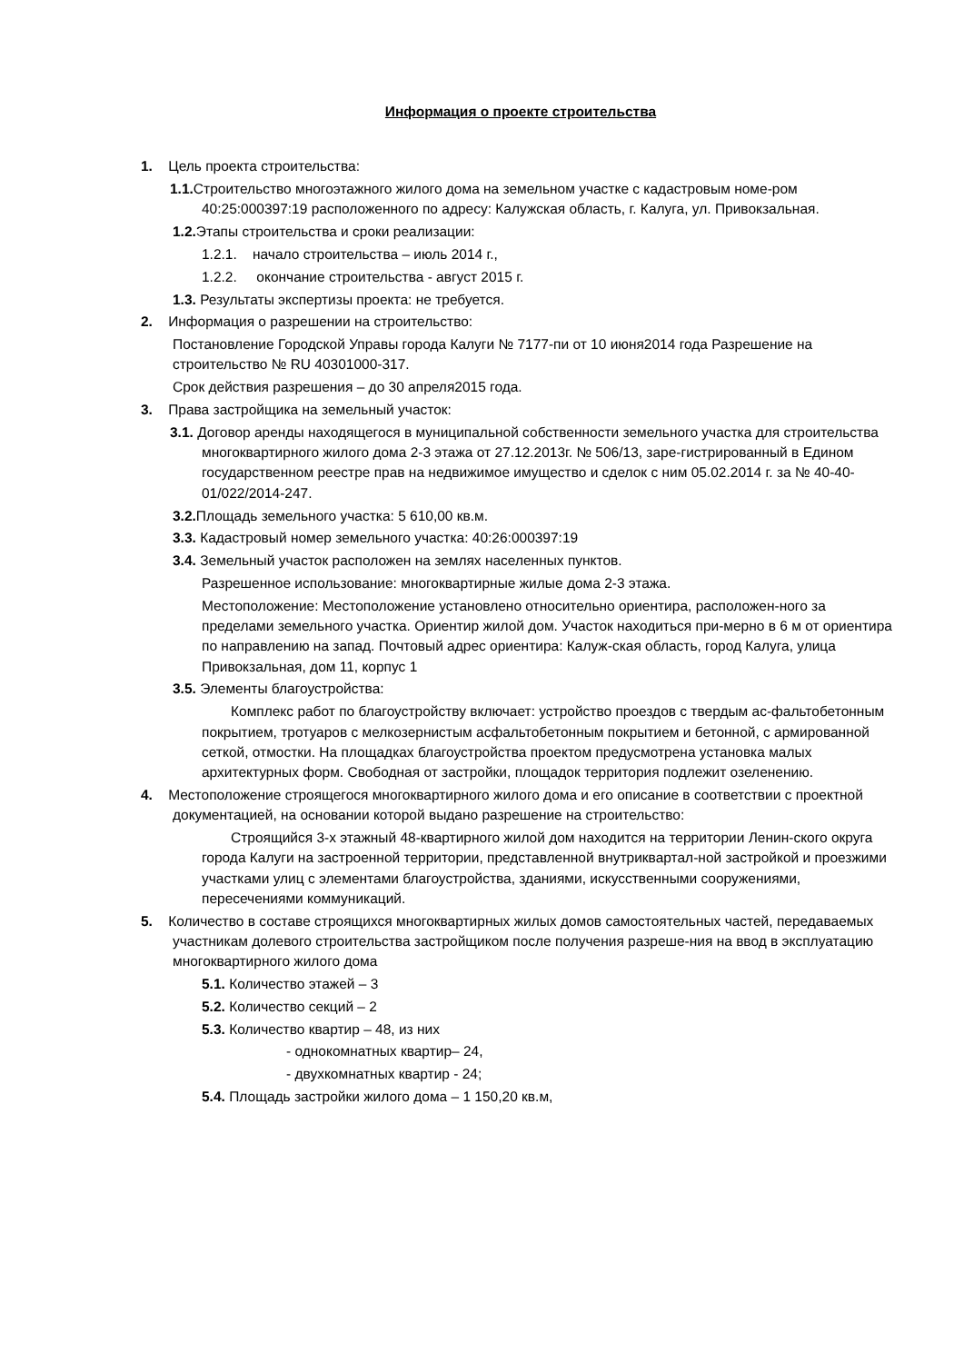Информация о проекте строительства
1. Цель проекта строительства:
1.1. Строительство многоэтажного жилого дома на земельном участке с кадастровым номе-ром 40:25:000397:19 расположенного по адресу: Калужская область, г. Калуга, ул. Привокзальная.
1.2. Этапы строительства и сроки реализации:
1.2.1. начало строительства – июль 2014 г.,
1.2.2. окончание строительства - август 2015 г.
1.3. Результаты экспертизы проекта: не требуется.
2. Информация о разрешении на строительство:
Постановление Городской Управы города Калуги № 7177-пи от 10 июня2014 года Разрешение на строительство № RU 40301000-317.
Срок действия разрешения – до 30 апреля2015 года.
3. Права застройщика на земельный участок:
3.1. Договор аренды находящегося в муниципальной собственности земельного участка для строительства многоквартирного жилого дома 2-3 этажа от 27.12.2013г. № 506/13, заре-гистрированный в Едином государственном реестре прав на недвижимое имущество и сделок с ним 05.02.2014 г. за № 40-40-01/022/2014-247.
3.2. Площадь земельного участка: 5 610,00 кв.м.
3.3. Кадастровый номер земельного участка: 40:26:000397:19
3.4. Земельный участок расположен на землях населенных пунктов.
Разрешенное использование: многоквартирные жилые дома 2-3 этажа.
Местоположение: Местоположение установлено относительно ориентира, расположен-ного за пределами земельного участка. Ориентир жилой дом. Участок находиться при-мерно в 6 м от ориентира по направлению на запад. Почтовый адрес ориентира: Калуж-ская область, город Калуга, улица Привокзальная, дом 11, корпус 1
3.5. Элементы благоустройства:
Комплекс работ по благоустройству включает: устройство проездов с твердым ас-фальтобетонным покрытием, тротуаров с мелкозернистым асфальтобетонным покрытием и бетонной, с армированной сеткой, отмостки. На площадках благоустройства проектом предусмотрена установка малых архитектурных форм. Свободная от застройки, площадок территория подлежит озеленению.
4. Местоположение строящегося многоквартирного жилого дома и его описание в соответствии с проектной документацией, на основании которой выдано разрешение на строительство:
Строящийся 3-х этажный 48-квартирного жилой дом находится на территории Ленин-ского округа города Калуги на застроенной территории, представленной внутриквартал-ной застройкой и проезжими участками улиц с элементами благоустройства, зданиями, искусственными сооружениями, пересечениями коммуникаций.
5. Количество в составе строящихся многоквартирных жилых домов самостоятельных частей, передаваемых участникам долевого строительства застройщиком после получения разреше-ния на ввод в эксплуатацию многоквартирного жилого дома
5.1. Количество этажей – 3
5.2. Количество секций – 2
5.3. Количество квартир – 48, из них
- однокомнатных квартир– 24,
- двухкомнатных квартир - 24;
5.4. Площадь застройки жилого дома – 1 150,20 кв.м,